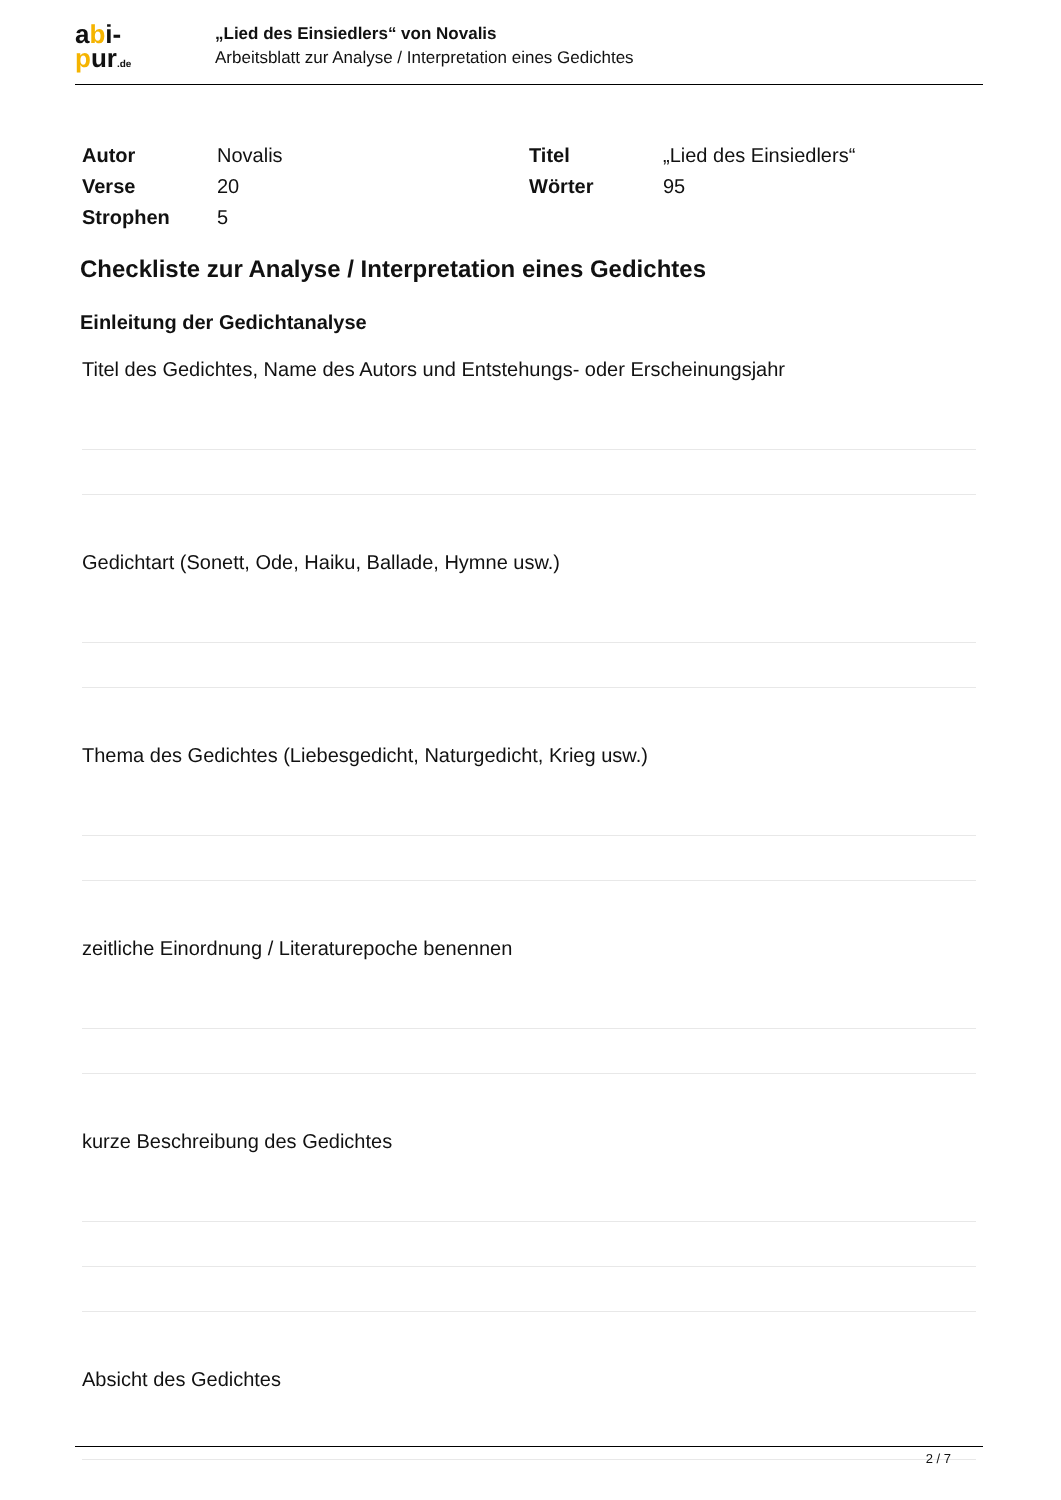abi-
pur.de
„Lied des Einsiedlers“ von Novalis
Arbeitsblatt zur Analyse / Interpretation eines Gedichtes
| Autor | Novalis | Titel | „Lied des Einsiedlers“ |
| Verse | 20 | Wörter | 95 |
| Strophen | 5 | | |
Checkliste zur Analyse / Interpretation eines Gedichtes
Einleitung der Gedichtanalyse
Titel des Gedichtes, Name des Autors und Entstehungs- oder Erscheinungsjahr
Gedichtart (Sonett, Ode, Haiku, Ballade, Hymne usw.)
Thema des Gedichtes (Liebesgedicht, Naturgedicht, Krieg usw.)
zeitliche Einordnung / Literaturepoche benennen
kurze Beschreibung des Gedichtes
Absicht des Gedichtes
2 / 7